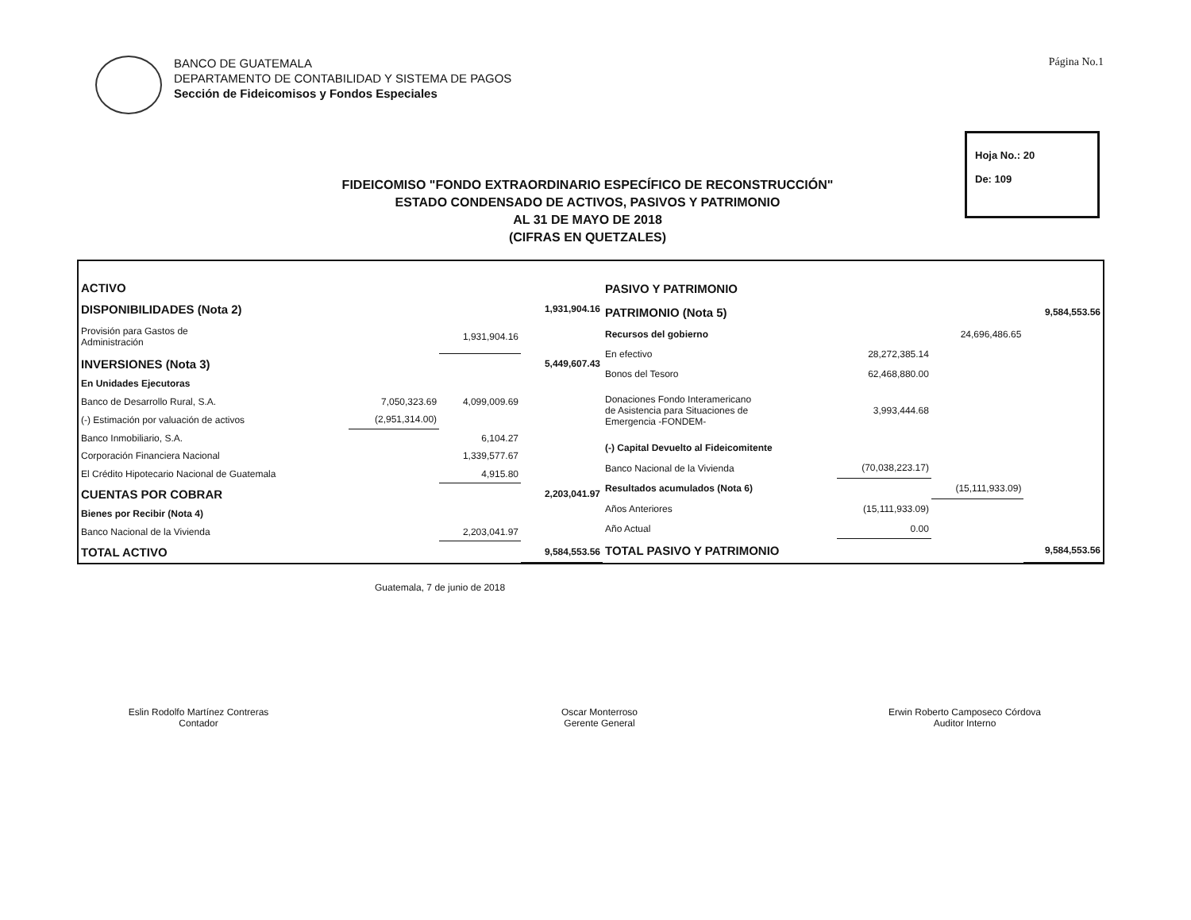BANCO DE GUATEMALA
DEPARTAMENTO DE CONTABILIDAD Y SISTEMA DE PAGOS
Sección de Fideicomisos y Fondos Especiales
Página No.1
Hoja No.: 20
De: 109
FIDEICOMISO "FONDO EXTRAORDINARIO ESPECÍFICO DE RECONSTRUCCIÓN"
ESTADO CONDENSADO DE ACTIVOS, PASIVOS Y PATRIMONIO
AL 31 DE MAYO DE 2018
(CIFRAS EN QUETZALES)
| ACTIVO | | | |
| DISPONIBILIDADES (Nota 2) | | | 1,931,904.16 |
| Provisión para Gastos de Administración | | 1,931,904.16 | |
| INVERSIONES (Nota 3) | | | 5,449,607.43 |
| En Unidades Ejecutoras | | | |
| Banco de Desarrollo Rural, S.A. | 7,050,323.69 | 4,099,009.69 | |
| (-) Estimación por valuación de activos | (2,951,314.00) | | |
| Banco Inmobiliario, S.A. | | 6,104.27 | |
| Corporación Financiera Nacional | | 1,339,577.67 | |
| El Crédito Hipotecario Nacional de Guatemala | | 4,915.80 | |
| CUENTAS POR COBRAR | | | 2,203,041.97 |
| Bienes por Recibir (Nota 4) | | | |
| Banco Nacional de la Vivienda | | 2,203,041.97 | |
| TOTAL ACTIVO | | | 9,584,553.56 |
| PASIVO Y PATRIMONIO | | | |
| PATRIMONIO (Nota 5) | | | 9,584,553.56 |
| Recursos del gobierno | | 24,696,486.65 | |
| En efectivo | 28,272,385.14 | | |
| Bonos del Tesoro | 62,468,880.00 | | |
| Donaciones Fondo Interamericano de Asistencia para Situaciones de Emergencia -FONDEM- | 3,993,444.68 | | |
| (-) Capital Devuelto al Fideicomitente | | | |
| Banco Nacional de la Vivienda | (70,038,223.17) | | |
| Resultados acumulados (Nota 6) | | (15,111,933.09) | |
| Años Anteriores | (15,111,933.09) | | |
| Año Actual | 0.00 | | |
| TOTAL PASIVO Y PATRIMONIO | | | 9,584,553.56 |
Guatemala, 7 de junio de 2018
Eslin Rodolfo Martínez Contreras
Contador
Oscar Monterroso
Gerente General
Erwin Roberto Camposeco Córdova
Auditor Interno